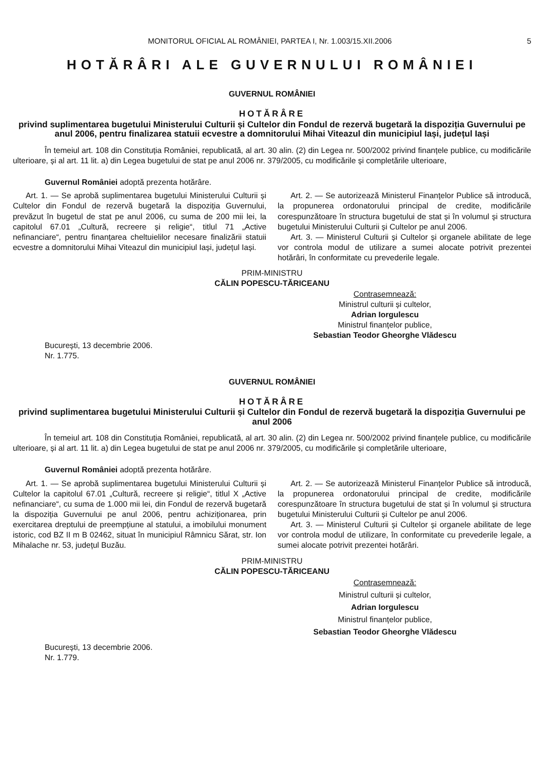MONITORUL OFICIAL AL ROMÂNIEI, PARTEA I, Nr. 1.003/15.XII.2006 5
HOTĂRÂRI ALE GUVERNULUI ROMÂNIEI
GUVERNUL ROMÂNIEI
HOTĂRÂRE
privind suplimentarea bugetului Ministerului Culturii și Cultelor din Fondul de rezervă bugetară la dispoziția Guvernului pe anul 2006, pentru finalizarea statuii ecvestre a domnitorului Mihai Viteazul din municipiul Iași, județul Iași
În temeiul art. 108 din Constituția României, republicată, al art. 30 alin. (2) din Legea nr. 500/2002 privind finanțele publice, cu modificările ulterioare, și al art. 11 lit. a) din Legea bugetului de stat pe anul 2006 nr. 379/2005, cu modificările și completările ulterioare,
Guvernul României adoptă prezenta hotărâre.
Art. 1. — Se aprobă suplimentarea bugetului Ministerului Culturii și Cultelor din Fondul de rezervă bugetară la dispoziția Guvernului, prevăzut în bugetul de stat pe anul 2006, cu suma de 200 mii lei, la capitolul 67.01 „Cultură, recreere și religie“, titlul 71 „Active nefinanciare“, pentru finanțarea cheltuielilor necesare finalizării statuii ecvestre a domnitorului Mihai Viteazul din municipiul Iași, județul Iași.
Art. 2. — Se autorizează Ministerul Finanțelor Publice să introducă, la propunerea ordonatorului principal de credite, modificările corespunzătoare în structura bugetului de stat și în volumul și structura bugetului Ministerului Culturii și Cultelor pe anul 2006.
Art. 3. — Ministerul Culturii și Cultelor și organele abilitate de lege vor controla modul de utilizare a sumei alocate potrivit prezentei hotărâri, în conformitate cu prevederile legale.
PRIM-MINISTRU
CĂLIN POPESCU-TĂRICEANU
Contrasemnează:
Ministrul culturii și cultelor,
Adrian Iorgulescu
Ministrul finanțelor publice,
Sebastian Teodor Gheorghe Vlădescu
București, 13 decembrie 2006.
Nr. 1.775.
GUVERNUL ROMÂNIEI
HOTĂRÂRE
privind suplimentarea bugetului Ministerului Culturii și Cultelor din Fondul de rezervă bugetară la dispoziția Guvernului pe anul 2006
În temeiul art. 108 din Constituția României, republicată, al art. 30 alin. (2) din Legea nr. 500/2002 privind finanțele publice, cu modificările ulterioare, și al art. 11 lit. a) din Legea bugetului de stat pe anul 2006 nr. 379/2005, cu modificările și completările ulterioare,
Guvernul României adoptă prezenta hotărâre.
Art. 1. — Se aprobă suplimentarea bugetului Ministerului Culturii și Cultelor la capitolul 67.01 „Cultură, recreere și religie“, titlul X „Active nefinanciare“, cu suma de 1.000 mii lei, din Fondul de rezervă bugetară la dispoziția Guvernului pe anul 2006, pentru achiziționarea, prin exercitarea dreptului de preempțiune al statului, a imobilului monument istoric, cod BZ II m B 02462, situat în municipiul Râmnicu Sărat, str. Ion Mihalache nr. 53, județul Buzău.
Art. 2. — Se autorizează Ministerul Finanțelor Publice să introducă, la propunerea ordonatorului principal de credite, modificările corespunzătoare în structura bugetului de stat și în volumul și structura bugetului Ministerului Culturii și Cultelor pe anul 2006.
Art. 3. — Ministerul Culturii și Cultelor și organele abilitate de lege vor controla modul de utilizare, în conformitate cu prevederile legale, a sumei alocate potrivit prezentei hotărâri.
PRIM-MINISTRU
CĂLIN POPESCU-TĂRICEANU
Contrasemnează:
Ministrul culturii și cultelor,
Adrian Iorgulescu
Ministrul finanțelor publice,
Sebastian Teodor Gheorghe Vlădescu
București, 13 decembrie 2006.
Nr. 1.779.